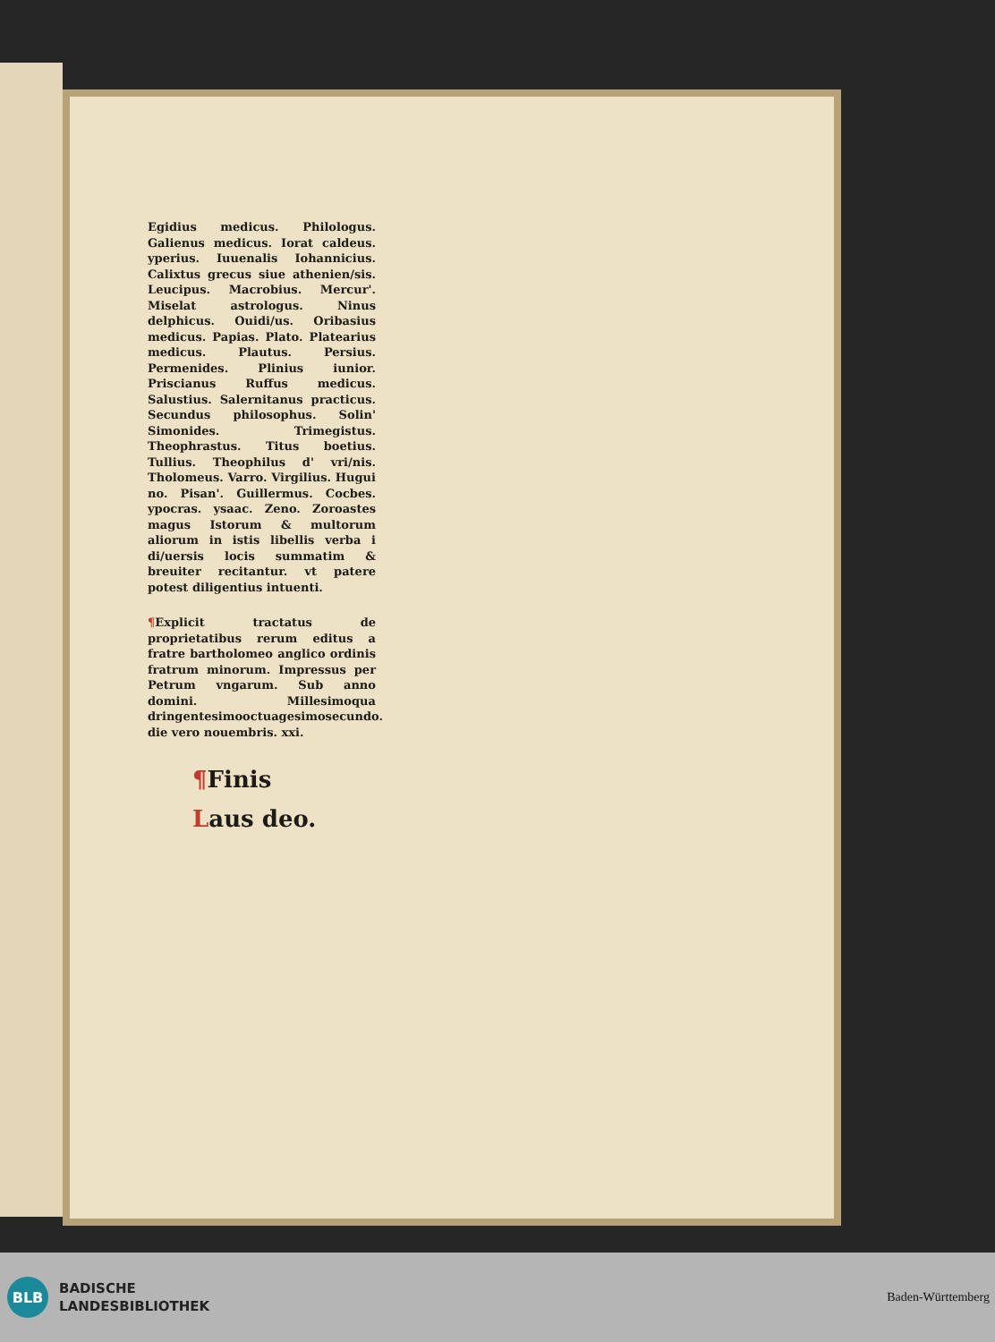Egidius medicus. Philologus. Galienus medicus. Iorat caldeus. yperius. Iuuenalis Iohannicius. Calixtus grecus siue athenien/sis. Leucipus. Macrobius. Mercur'. Miselat astrologus. Ninus delphicus. Ouidi/us. Oribasius medicus. Papias. Plato. Platearius medicus. Plautus. Persius. Permenides. Plinius iunior. Priscianus Ruffus medicus. Salustius. Salernitanus practicus. Secundus philosophus. Solin' Simonides. Trimegistus. Theophrastus. Titus boetius. Tullius. Theophilus d' vri/nis. Tholomeus. Varro. Virgilius. Hugui no. Pisan'. Guillermus. Cocbes. ypocras. ysaac. Zeno. Zoroastes magus Istorum & multorum aliorum in istis libellis verba i di/uersis locis summatim & breuiter recitantur. vt patere potest diligentius intuenti.
¶Explicit tractatus de proprietatibus rerum editus a fratre bartholomeo anglico ordinis fratrum minorum. Impressus per Petrum vngarum. Sub anno domini. Millesimoqua dringentesimooctuagesimosecundo. die vero nouembris. xxi.
¶Finis
Laus deo.
BLB
BADISCHE
LANDESBIBLIOTHEK
Baden-Württemberg